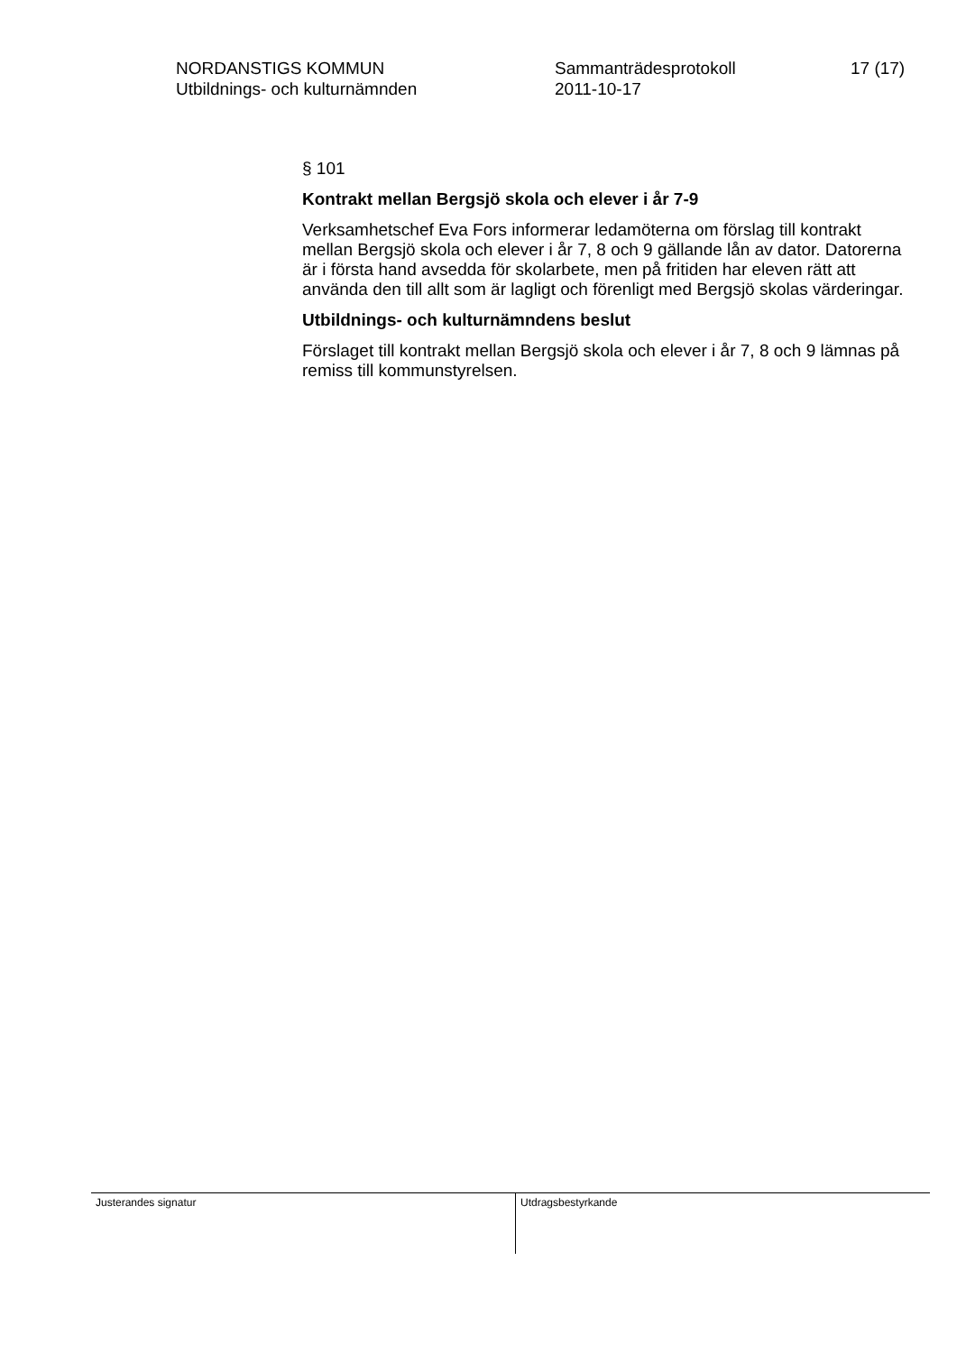NORDANSTIGS KOMMUN
Utbildnings- och kulturnämnden
Sammanträdesprotokoll
2011-10-17
17 (17)
§ 101
Kontrakt mellan Bergsjö skola och elever i år 7-9
Verksamhetschef Eva Fors informerar ledamöterna om förslag till kontrakt mellan Bergsjö skola och elever i år 7, 8 och 9 gällande lån av dator. Datorerna är i första hand avsedda för skolarbete, men på fritiden har eleven rätt att använda den till allt som är lagligt och förenligt med Bergsjö skolas värderingar.
Utbildnings- och kulturnämndens beslut
Förslaget till kontrakt mellan Bergsjö skola och elever i år 7, 8 och 9 lämnas på remiss till kommunstyrelsen.
Justerandes signatur
Utdragsbestyrkande